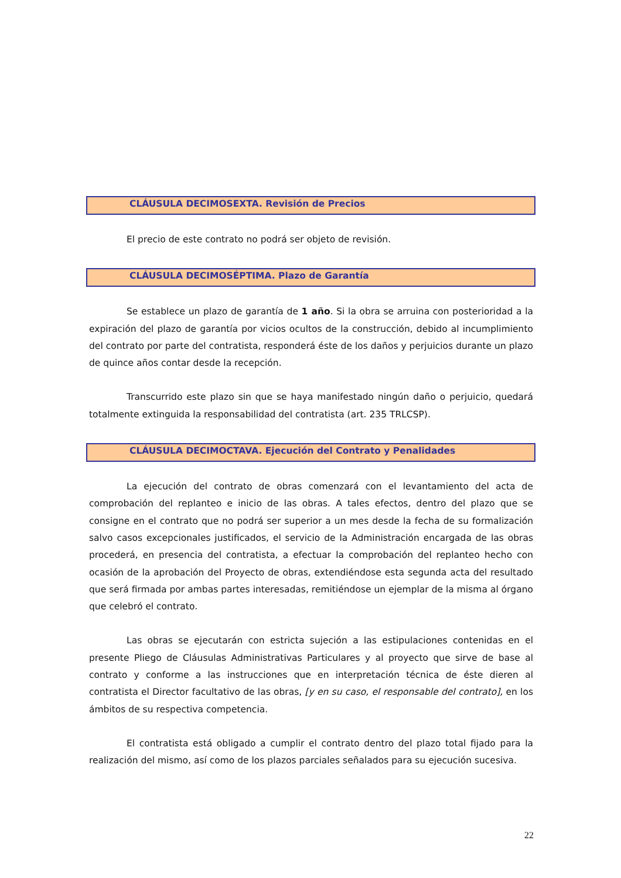CLÁUSULA DECIMOSEXTA. Revisión de Precios
El precio de este contrato no podrá ser objeto de revisión.
CLÁUSULA DECIMOSÉPTIMA. Plazo de Garantía
Se establece un plazo de garantía de 1 año. Si la obra se arruina con posterioridad a la expiración del plazo de garantía por vicios ocultos de la construcción, debido al incumplimiento del contrato por parte del contratista, responderá éste de los daños y perjuicios durante un plazo de quince años contar desde la recepción.
Transcurrido este plazo sin que se haya manifestado ningún daño o perjuicio, quedará totalmente extinguida la responsabilidad del contratista (art. 235 TRLCSP).
CLÁUSULA DECIMOCTAVA. Ejecución del Contrato y Penalidades
La ejecución del contrato de obras comenzará con el levantamiento del acta de comprobación del replanteo e inicio de las obras. A tales efectos, dentro del plazo que se consigne en el contrato que no podrá ser superior a un mes desde la fecha de su formalización salvo casos excepcionales justificados, el servicio de la Administración encargada de las obras procederá, en presencia del contratista, a efectuar la comprobación del replanteo hecho con ocasión de la aprobación del Proyecto de obras, extendiéndose esta segunda acta del resultado que será firmada por ambas partes interesadas, remitiéndose un ejemplar de la misma al órgano que celebró el contrato.
Las obras se ejecutarán con estricta sujeción a las estipulaciones contenidas en el presente Pliego de Cláusulas Administrativas Particulares y al proyecto que sirve de base al contrato y conforme a las instrucciones que en interpretación técnica de éste dieren al contratista el Director facultativo de las obras, [y en su caso, el responsable del contrato], en los ámbitos de su respectiva competencia.
El contratista está obligado a cumplir el contrato dentro del plazo total fijado para la realización del mismo, así como de los plazos parciales señalados para su ejecución sucesiva.
22